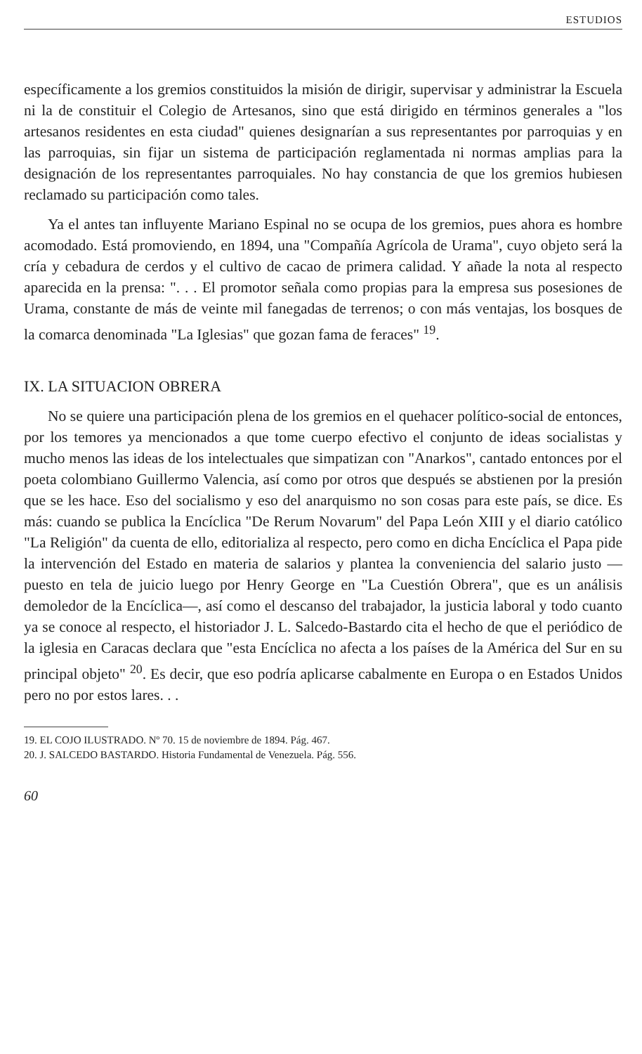ESTUDIOS
específicamente a los gremios constituidos la misión de dirigir, supervisar y administrar la Escuela ni la de constituir el Colegio de Artesanos, sino que está dirigido en términos generales a "los artesanos residentes en esta ciudad" quienes designarían a sus representantes por parroquias y en las parroquias, sin fijar un sistema de participación reglamentada ni normas amplias para la designación de los representantes parroquiales. No hay constancia de que los gremios hubiesen reclamado su participación como tales.
Ya el antes tan influyente Mariano Espinal no se ocupa de los gremios, pues ahora es hombre acomodado. Está promoviendo, en 1894, una "Compañía Agrícola de Urama", cuyo objeto será la cría y cebadura de cerdos y el cultivo de cacao de primera calidad. Y añade la nota al respecto aparecida en la prensa: ". . . El promotor señala como propias para la empresa sus posesiones de Urama, constante de más de veinte mil fanegadas de terrenos; o con más ventajas, los bosques de la comarca denominada "La Iglesias" que gozan fama de feraces" <sup>19</sup>.
IX. LA SITUACION OBRERA
No se quiere una participación plena de los gremios en el quehacer político-social de entonces, por los temores ya mencionados a que tome cuerpo efectivo el conjunto de ideas socialistas y mucho menos las ideas de los intelectuales que simpatizan con "Anarkos", cantado entonces por el poeta colombiano Guillermo Valencia, así como por otros que después se abstienen por la presión que se les hace. Eso del socialismo y eso del anarquismo no son cosas para este país, se dice. Es más: cuando se publica la Encíclica "De Rerum Novarum" del Papa León XIII y el diario católico "La Religión" da cuenta de ello, editorializa al respecto, pero como en dicha Encíclica el Papa pide la intervención del Estado en materia de salarios y plantea la conveniencia del salario justo —puesto en tela de juicio luego por Henry George en "La Cuestión Obrera", que es un análisis demoledor de la Encíclica—, así como el descanso del trabajador, la justicia laboral y todo cuanto ya se conoce al respecto, el historiador J. L. Salcedo-Bastardo cita el hecho de que el periódico de la iglesia en Caracas declara que "esta Encíclica no afecta a los países de la América del Sur en su principal objeto" <sup>20</sup>. Es decir, que eso podría aplicarse cabalmente en Europa o en Estados Unidos pero no por estos lares. . .
19. EL COJO ILUSTRADO. Nº 70. 15 de noviembre de 1894. Pág. 467.
20. J. SALCEDO BASTARDO. Historia Fundamental de Venezuela. Pág. 556.
60